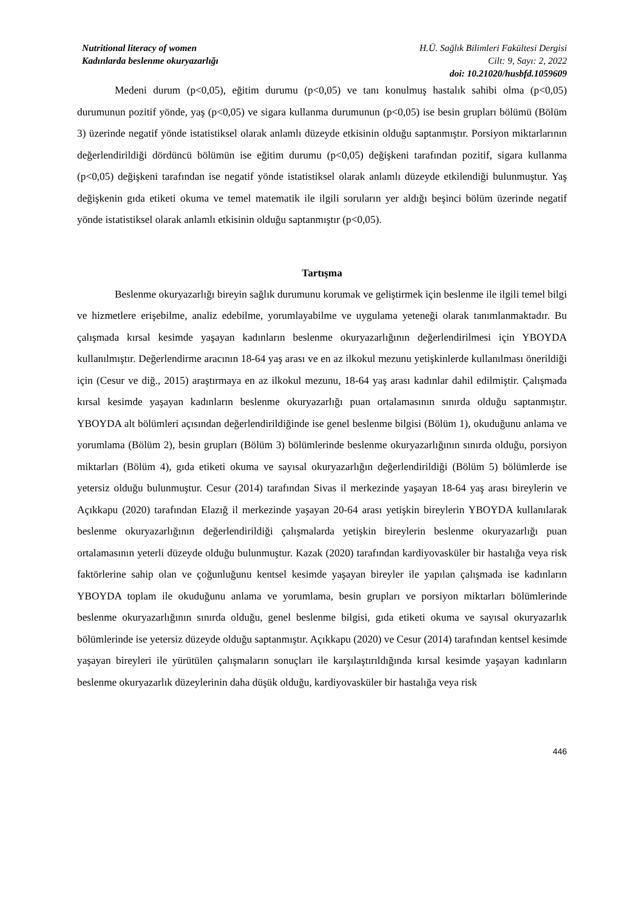Nutritional literacy of women
Kadınlarda beslenme okuryazarlığı
H.Ü. Sağlık Bilimleri Fakültesi Dergisi
Cilt: 9, Sayı: 2, 2022
doi: 10.21020/husbfd.1059609
Medeni durum (p<0,05), eğitim durumu (p<0,05) ve tanı konulmuş hastalık sahibi olma (p<0,05) durumunun pozitif yönde, yaş (p<0,05) ve sigara kullanma durumunun (p<0,05) ise besin grupları bölümü (Bölüm 3) üzerinde negatif yönde istatistiksel olarak anlamlı düzeyde etkisinin olduğu saptanmıştır. Porsiyon miktarlarının değerlendirildiği dördüncü bölümün ise eğitim durumu (p<0,05) değişkeni tarafından pozitif, sigara kullanma (p<0,05) değişkeni tarafından ise negatif yönde istatistiksel olarak anlamlı düzeyde etkilendiği bulunmuştur. Yaş değişkenin gıda etiketi okuma ve temel matematik ile ilgili soruların yer aldığı beşinci bölüm üzerinde negatif yönde istatistiksel olarak anlamlı etkisinin olduğu saptanmıştır (p<0,05).
Tartışma
Beslenme okuryazarlığı bireyin sağlık durumunu korumak ve geliştirmek için beslenme ile ilgili temel bilgi ve hizmetlere erişebilme, analiz edebilme, yorumlayabilme ve uygulama yeteneği olarak tanımlanmaktadır. Bu çalışmada kırsal kesimde yaşayan kadınların beslenme okuryazarlığının değerlendirilmesi için YBOYDA kullanılmıştır. Değerlendirme aracının 18-64 yaş arası ve en az ilkokul mezunu yetişkinlerde kullanılması önerildiği için (Cesur ve diğ., 2015) araştırmaya en az ilkokul mezunu, 18-64 yaş arası kadınlar dahil edilmiştir. Çalışmada kırsal kesimde yaşayan kadınların beslenme okuryazarlığı puan ortalamasının sınırda olduğu saptanmıştır. YBOYDA alt bölümleri açısından değerlendirildiğinde ise genel beslenme bilgisi (Bölüm 1), okuduğunu anlama ve yorumlama (Bölüm 2), besin grupları (Bölüm 3) bölümlerinde beslenme okuryazarlığının sınırda olduğu, porsiyon miktarları (Bölüm 4), gıda etiketi okuma ve sayısal okuryazarlığın değerlendirildiği (Bölüm 5) bölümlerde ise yetersiz olduğu bulunmuştur. Cesur (2014) tarafından Sivas il merkezinde yaşayan 18-64 yaş arası bireylerin ve Açıkkapu (2020) tarafından Elazığ il merkezinde yaşayan 20-64 arası yetişkin bireylerin YBOYDA kullanılarak beslenme okuryazarlığının değerlendirildiği çalışmalarda yetişkin bireylerin beslenme okuryazarlığı puan ortalamasının yeterli düzeyde olduğu bulunmuştur. Kazak (2020) tarafından kardiyovasküler bir hastalığa veya risk faktörlerine sahip olan ve çoğunluğunu kentsel kesimde yaşayan bireyler ile yapılan çalışmada ise kadınların YBOYDA toplam ile okuduğunu anlama ve yorumlama, besin grupları ve porsiyon miktarları bölümlerinde beslenme okuryazarlığının sınırda olduğu, genel beslenme bilgisi, gıda etiketi okuma ve sayısal okuryazarlık bölümlerinde ise yetersiz düzeyde olduğu saptanmıştır. Açıkkapu (2020) ve Cesur (2014) tarafından kentsel kesimde yaşayan bireyleri ile yürütülen çalışmaların sonuçları ile karşılaştırıldığında kırsal kesimde yaşayan kadınların beslenme okuryazarlık düzeylerinin daha düşük olduğu, kardiyovasküler bir hastalığa veya risk
446